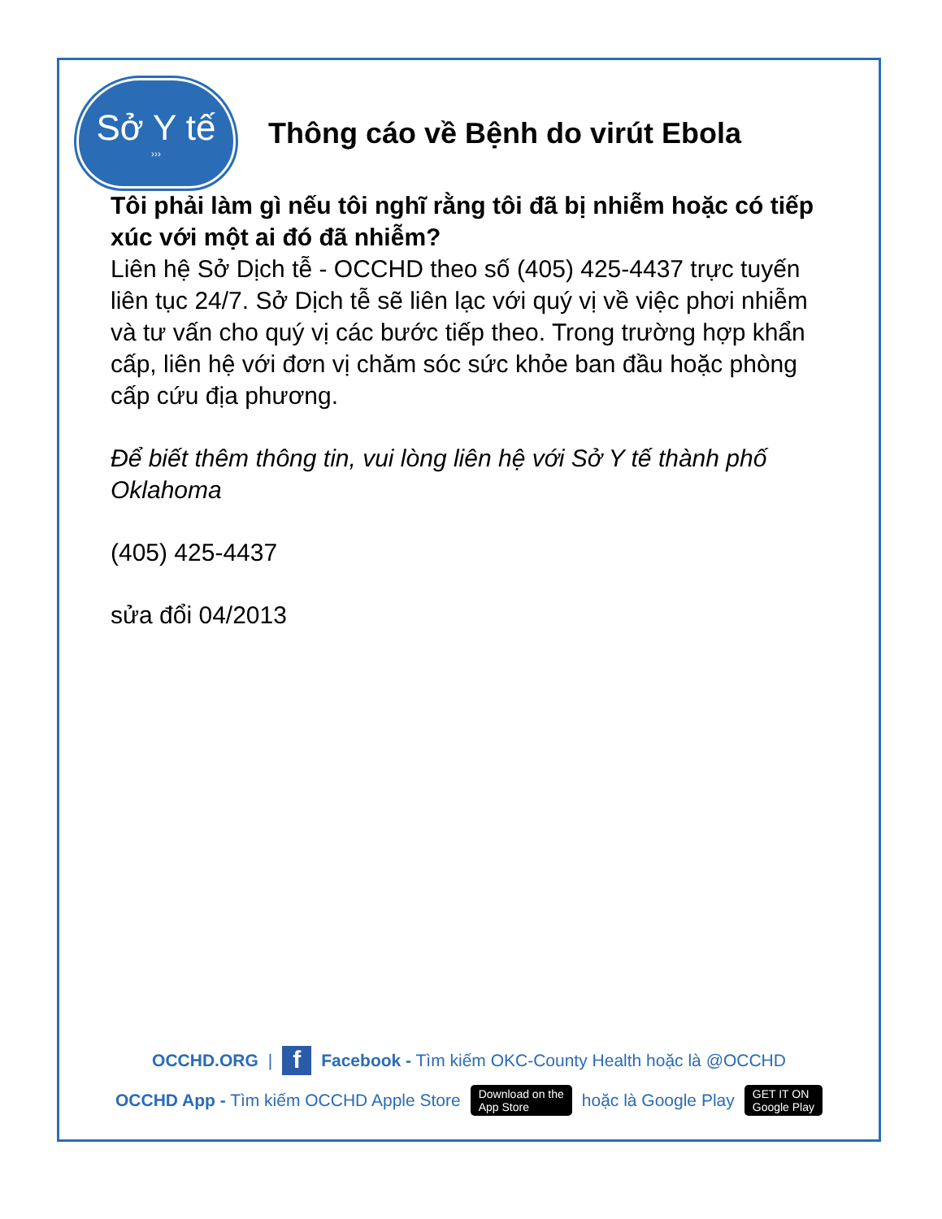Sở Y tế
›››
Thông cáo về Bệnh do virút Ebola
Tôi phải làm gì nếu tôi nghĩ rằng tôi đã bị nhiễm hoặc có tiếp xúc với một ai đó đã nhiễm?
Liên hệ Sở Dịch tễ - OCCHD theo số (405) 425-4437 trực tuyến liên tục 24/7. Sở Dịch tễ sẽ liên lạc với quý vị về việc phơi nhiễm và tư vấn cho quý vị các bước tiếp theo. Trong trường hợp khẩn cấp, liên hệ với đơn vị chăm sóc sức khỏe ban đầu hoặc phòng cấp cứu địa phương.
Để biết thêm thông tin, vui lòng liên hệ với Sở Y tế thành phố Oklahoma
(405) 425-4437
sửa đổi 04/2013
OCCHD.ORG | f Facebook - Tìm kiếm OKC-County Health hoặc là @OCCHD
OCCHD App - Tìm kiếm OCCHD Apple Store Download on the
App Store hoặc là Google Play GET IT ON
Google Play